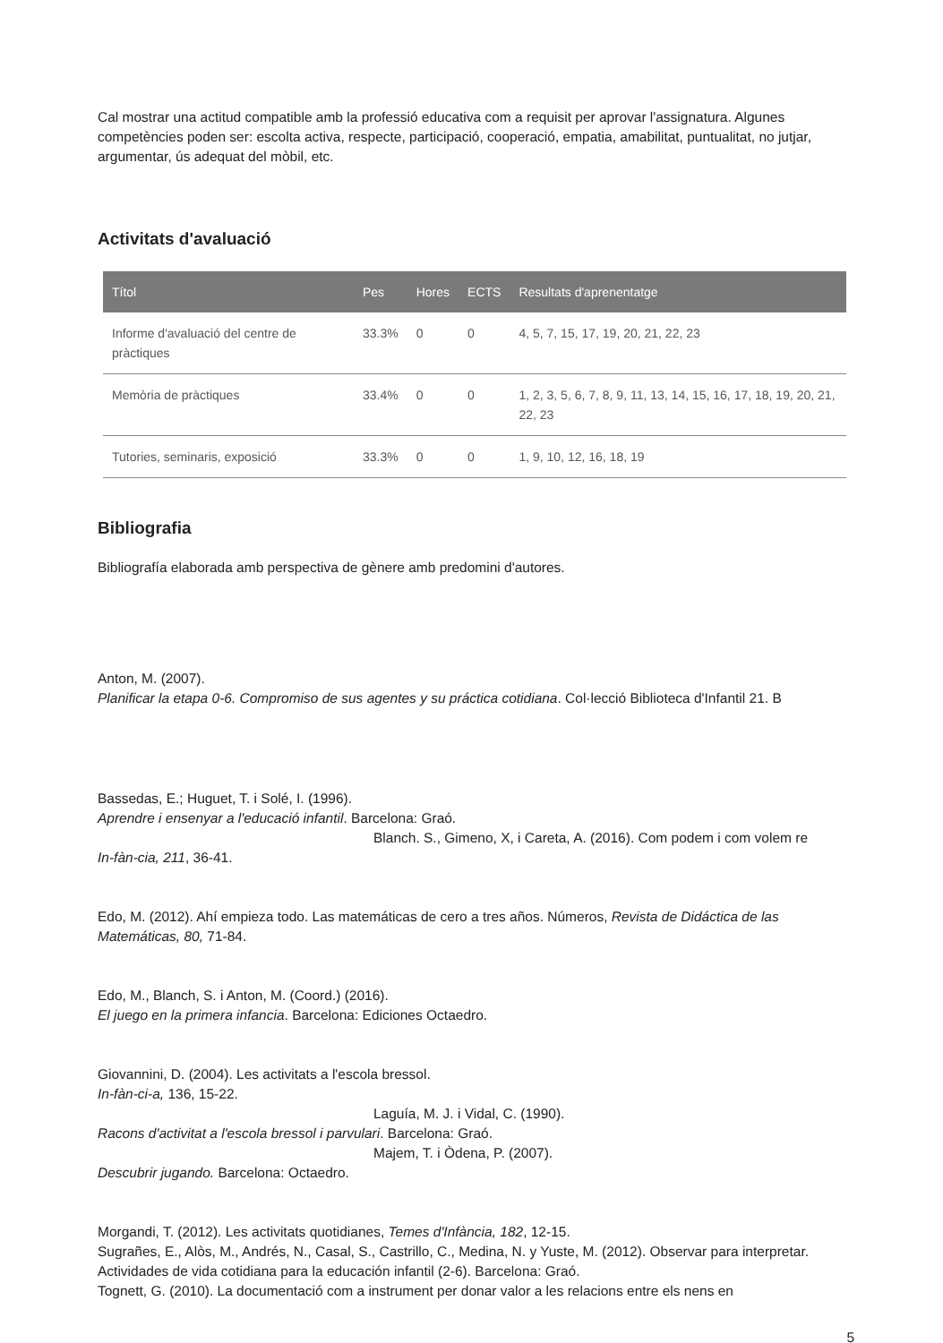Cal mostrar una actitud compatible amb la professió educativa com a requisit per aprovar l'assignatura. Algunes competències poden ser: escolta activa, respecte, participació, cooperació, empatia, amabilitat, puntualitat, no jutjar, argumentar, ús adequat del mòbil, etc.
Activitats d'avaluació
| Títol | Pes | Hores | ECTS | Resultats d'aprenentatge |
| --- | --- | --- | --- | --- |
| Informe d'avaluació del centre de pràctiques | 33.3% | 0 | 0 | 4, 5, 7, 15, 17, 19, 20, 21, 22, 23 |
| Memòria de pràctiques | 33.4% | 0 | 0 | 1, 2, 3, 5, 6, 7, 8, 9, 11, 13, 14, 15, 16, 17, 18, 19, 20, 21, 22, 23 |
| Tutories, seminaris, exposició | 33.3% | 0 | 0 | 1, 9, 10, 12, 16, 18, 19 |
Bibliografia
Bibliografía elaborada amb perspectiva de gènere amb predomini d'autores.
Anton, M. (2007).
Planificar la etapa 0-6. Compromiso de sus agentes y su práctica cotidiana. Col·lecció Biblioteca d'Infantil 21. B
Bassedas, E.; Huguet, T. i Solé, I. (1996).
Aprendre i ensenyar a l'educació infantil. Barcelona: Graó.
Blanch. S., Gimeno, X, i Careta, A. (2016). Com podem i com volem re
In-fàn-cia, 211, 36-41.
Edo, M. (2012). Ahí empieza todo. Las matemáticas de cero a tres años. Números, Revista de Didáctica de las Matemáticas, 80, 71-84.
Edo, M., Blanch, S. i Anton, M. (Coord.) (2016).
El juego en la primera infancia. Barcelona: Ediciones Octaedro.
Giovannini, D. (2004). Les activitats a l'escola bressol.
In-fàn-ci-a, 136, 15-22.
Laguía, M. J. i Vidal, C. (1990).
Racons d'activitat a l'escola bressol i parvulari. Barcelona: Graó.
Majem, T. i Òdena, P. (2007).
Descubrir jugando. Barcelona: Octaedro.
Morgandi, T. (2012). Les activitats quotidianes, Temes d'Infància, 182, 12-15.
Sugrañes, E., Alòs, M., Andrés, N., Casal, S., Castrillo, C., Medina, N. y Yuste, M. (2012). Observar para interpretar. Actividades de vida cotidiana para la educación infantil (2-6). Barcelona: Graó.
Tognett, G. (2010). La documentació com a instrument per donar valor a les relacions entre els nens en
5